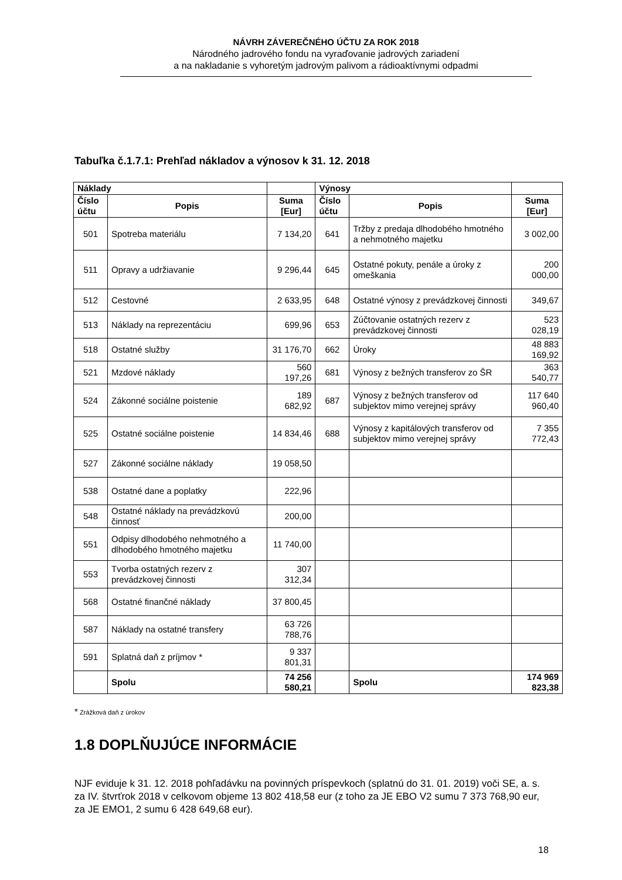NÁVRH ZÁVEREČNÉHO ÚČTU ZA ROK 2018
Národného jadrového fondu na vyraďovanie jadrových zariadení
a na nakladanie s vyhoretým jadrovým palivom a rádioaktívnymi odpadmi
Tabuľka č.1.7.1: Prehľad nákladov a výnosov k 31. 12. 2018
| Náklady | | | Výnosy | | |
| --- | --- | --- | --- | --- | --- |
| Číslo účtu | Popis | Suma [Eur] | Číslo účtu | Popis | Suma [Eur] |
| 501 | Spotreba materiálu | 7 134,20 | 641 | Tržby z predaja dlhodobého hmotného a nehmotného majetku | 3 002,00 |
| 511 | Opravy a udržiavanie | 9 296,44 | 645 | Ostatné pokuty, penále a úroky z omeškania | 200 000,00 |
| 512 | Cestovné | 2 633,95 | 648 | Ostatné výnosy z prevádzkovej činnosti | 349,67 |
| 513 | Náklady na reprezentáciu | 699,96 | 653 | Zúčtovanie ostatných rezerv z prevádzkovej činnosti | 523 028,19 |
| 518 | Ostatné služby | 31 176,70 | 662 | Úroky | 48 883 169,92 |
| 521 | Mzdové náklady | 560 197,26 | 681 | Výnosy z bežných transferov zo ŠR | 363 540,77 |
| 524 | Zákonné sociálne poistenie | 189 682,92 | 687 | Výnosy z bežných transferov od subjektov mimo verejnej správy | 117 640 960,40 |
| 525 | Ostatné sociálne poistenie | 14 834,46 | 688 | Výnosy z kapitálových transferov od subjektov mimo verejnej správy | 7 355 772,43 |
| 527 | Zákonné sociálne náklady | 19 058,50 | | | |
| 538 | Ostatné dane a poplatky | 222,96 | | | |
| 548 | Ostatné náklady na prevádzkovú činnosť | 200,00 | | | |
| 551 | Odpisy dlhodobého nehmotného a dlhodobého hmotného majetku | 11 740,00 | | | |
| 553 | Tvorba ostatných rezerv z prevádzkovej činnosti | 307 312,34 | | | |
| 568 | Ostatné finančné náklady | 37 800,45 | | | |
| 587 | Náklady na ostatné transfery | 63 726 788,76 | | | |
| 591 | Splatná daň z príjmov * | 9 337 801,31 | | | |
| | Spolu | 74 256 580,21 | | Spolu | 174 969 823,38 |
* Zrážková daň z úrokov
1.8 DOPLŇUJÚCE INFORMÁCIE
NJF eviduje k 31. 12. 2018 pohľadávku na povinných príspevkoch (splatnú do 31. 01. 2019) voči SE, a. s. za IV. štvrťrok 2018 v celkovom objeme 13 802 418,58 eur (z toho za JE EBO V2 sumu 7 373 768,90 eur, za JE EMO1, 2 sumu 6 428 649,68 eur).
18